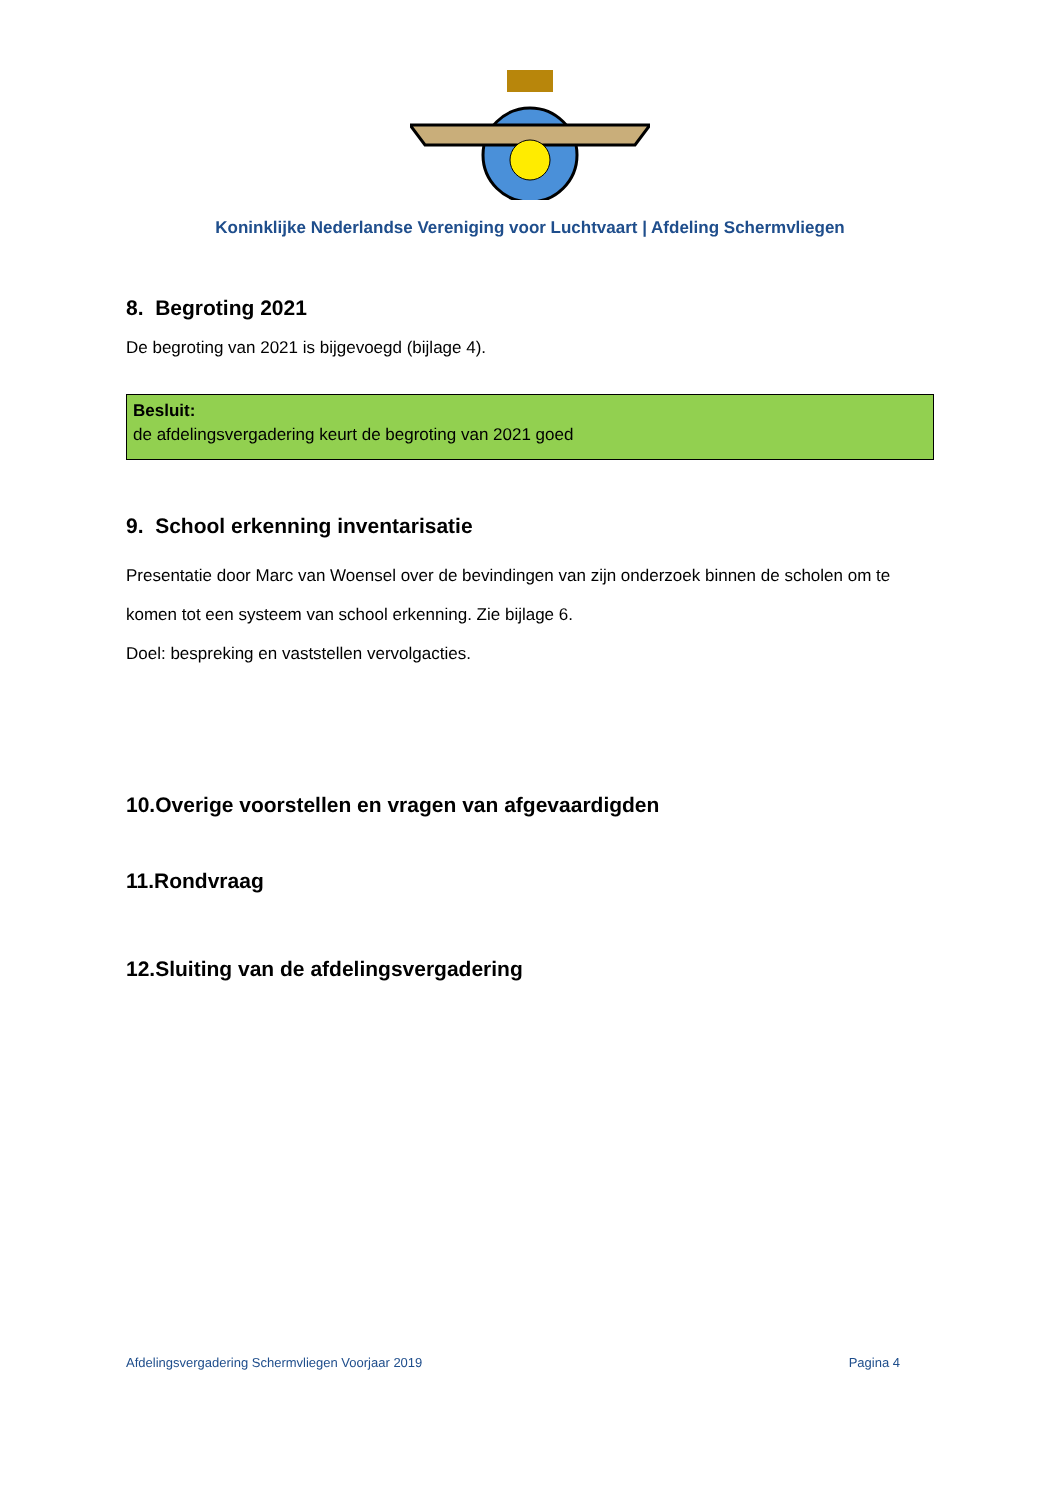Koninklijke Nederlandse Vereniging voor Luchtvaart | Afdeling Schermvliegen
8. Begroting 2021
De begroting van 2021 is bijgevoegd (bijlage 4).
Besluit:
de afdelingsvergadering keurt de begroting van 2021 goed
9. School erkenning inventarisatie
Presentatie door Marc van Woensel over de bevindingen van zijn onderzoek binnen de scholen om te komen tot een systeem van school erkenning. Zie bijlage 6.
Doel: bespreking en vaststellen vervolgacties.
10.Overige voorstellen en vragen van afgevaardigden
11.Rondvraag
12.Sluiting van de afdelingsvergadering
Afdelingsvergadering Schermvliegen Voorjaar 2019 Pagina 4